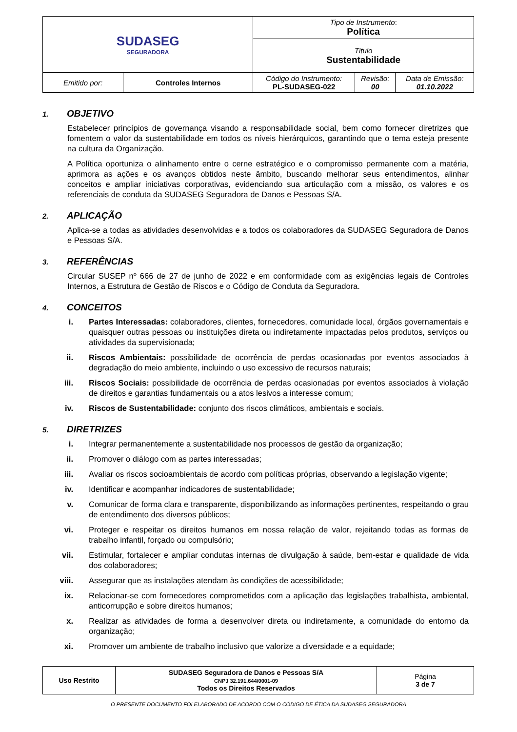| SUDASEG SEGURADORA | | Tipo de Instrumento : Política | | |
| | | Titulo Sustentabilidade | | |
| Emitido por: | Controles Internos | Código do Instrumento: PL-SUDASEG-022 | Revisão: 00 | Data de Emissão: 01.10.2022 |
1. OBJETIVO
Estabelecer princípios de governança visando a responsabilidade social, bem como fornecer diretrizes que fomentem o valor da sustentabilidade em todos os níveis hierárquicos, garantindo que o tema esteja presente na cultura da Organização.
A Política oportuniza o alinhamento entre o cerne estratégico e o compromisso permanente com a matéria, aprimora as ações e os avanços obtidos neste âmbito, buscando melhorar seus entendimentos, alinhar conceitos e ampliar iniciativas corporativas, evidenciando sua articulação com a missão, os valores e os referenciais de conduta da SUDASEG Seguradora de Danos e Pessoas S/A.
2. APLICAÇÃO
Aplica-se a todas as atividades desenvolvidas e a todos os colaboradores da SUDASEG Seguradora de Danos e Pessoas S/A.
3. REFERÊNCIAS
Circular SUSEP nº 666 de 27 de junho de 2022 e em conformidade com as exigências legais de Controles Internos, a Estrutura de Gestão de Riscos e o Código de Conduta da Seguradora.
4. CONCEITOS
i. Partes Interessadas: colaboradores, clientes, fornecedores, comunidade local, órgãos governamentais e quaisquer outras pessoas ou instituições direta ou indiretamente impactadas pelos produtos, serviços ou atividades da supervisionada;
ii. Riscos Ambientais: possibilidade de ocorrência de perdas ocasionadas por eventos associados à degradação do meio ambiente, incluindo o uso excessivo de recursos naturais;
iii. Riscos Sociais: possibilidade de ocorrência de perdas ocasionadas por eventos associados à violação de direitos e garantias fundamentais ou a atos lesivos a interesse comum;
iv. Riscos de Sustentabilidade: conjunto dos riscos climáticos, ambientais e sociais.
5. DIRETRIZES
i. Integrar permanentemente a sustentabilidade nos processos de gestão da organização;
ii. Promover o diálogo com as partes interessadas;
iii. Avaliar os riscos socioambientais de acordo com políticas próprias, observando a legislação vigente;
iv. Identificar e acompanhar indicadores de sustentabilidade;
v. Comunicar de forma clara e transparente, disponibilizando as informações pertinentes, respeitando o grau de entendimento dos diversos públicos;
vi. Proteger e respeitar os direitos humanos em nossa relação de valor, rejeitando todas as formas de trabalho infantil, forçado ou compulsório;
vii. Estimular, fortalecer e ampliar condutas internas de divulgação à saúde, bem-estar e qualidade de vida dos colaboradores;
viii. Assegurar que as instalações atendam às condições de acessibilidade;
ix. Relacionar-se com fornecedores comprometidos com a aplicação das legislações trabalhista, ambiental, anticorrupção e sobre direitos humanos;
x. Realizar as atividades de forma a desenvolver direta ou indiretamente, a comunidade do entorno da organização;
xi. Promover um ambiente de trabalho inclusivo que valorize a diversidade e a equidade;
| Uso Restrito | SUDASEG Seguradora de Danos e Pessoas S/A CNPJ 32.191.644/0001-09 Todos os Direitos Reservados | Página 3 de 7 |
O PRESENTE DOCUMENTO FOI ELABORADO DE ACORDO COM O CÓDIGO DE ÉTICA DA SUDASEG SEGURADORA